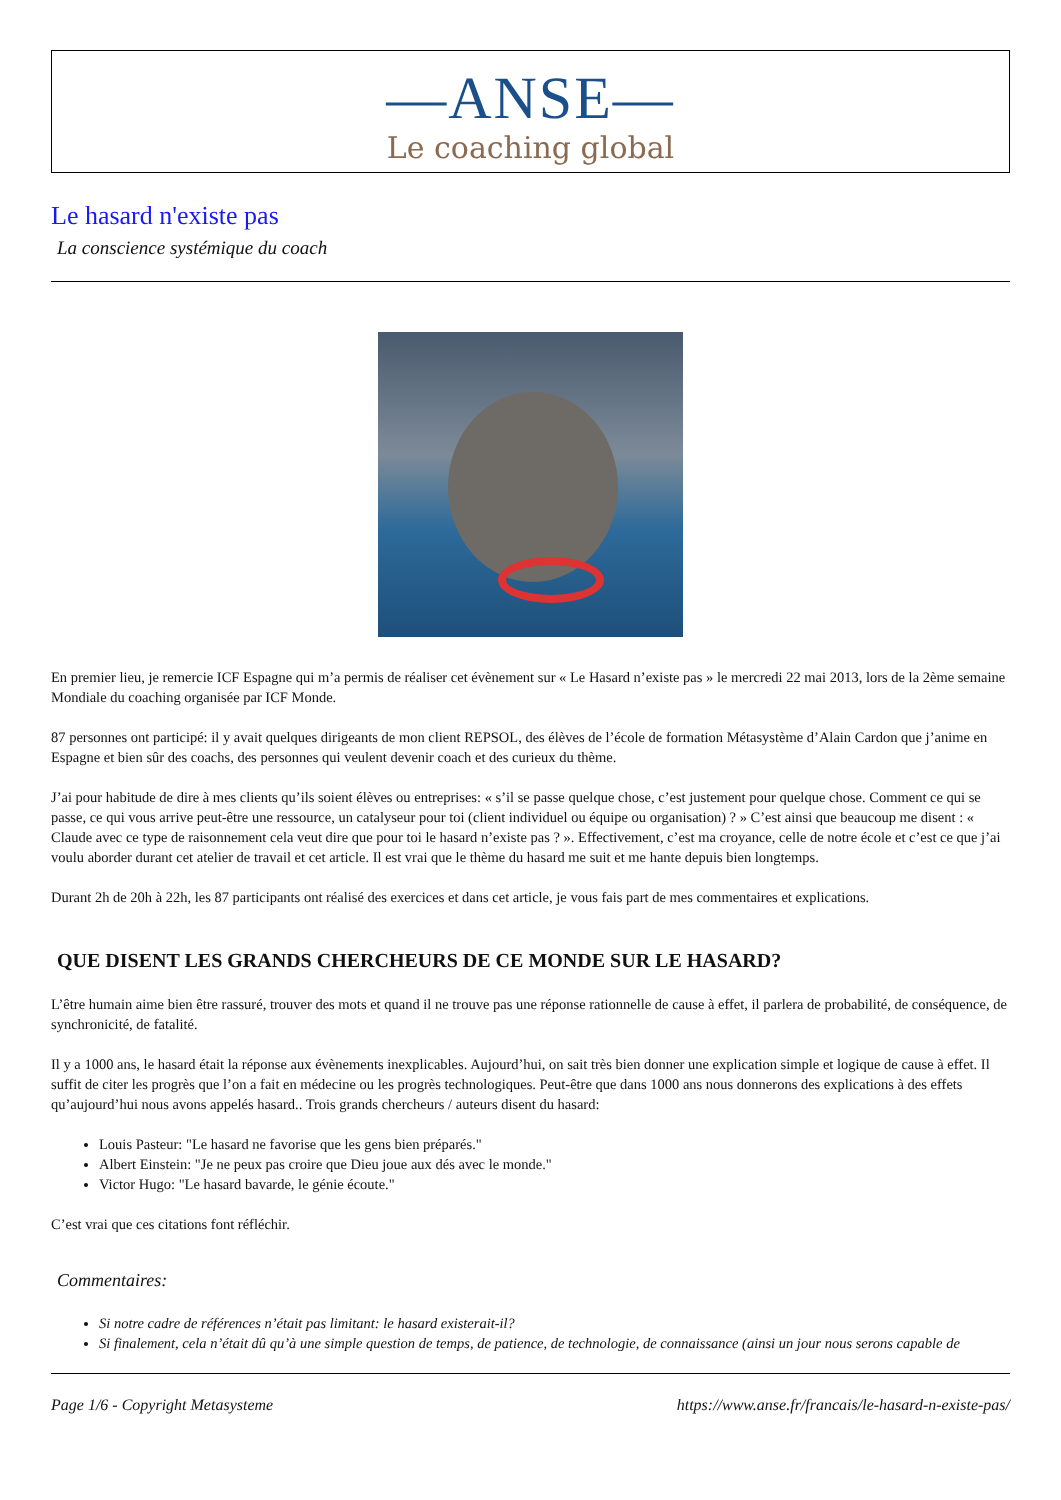—ANSE—
Le coaching global
Le hasard n'existe pas
La conscience systémique du coach
En premier lieu, je remercie ICF Espagne qui m’a permis de réaliser cet évènement sur « Le Hasard n’existe pas » le mercredi 22 mai 2013, lors de la 2ème semaine Mondiale du coaching organisée par ICF Monde.
87 personnes ont participé: il y avait quelques dirigeants de mon client REPSOL, des élèves de l’école de formation Métasystème d’Alain Cardon que j’anime en Espagne et bien sûr des coachs, des personnes qui veulent devenir coach et des curieux du thème.
J’ai pour habitude de dire à mes clients qu’ils soient élèves ou entreprises: « s’il se passe quelque chose, c’est justement pour quelque chose. Comment ce qui se passe, ce qui vous arrive peut-être une ressource, un catalyseur pour toi (client individuel ou équipe ou organisation) ? » C’est ainsi que beaucoup me disent : « Claude avec ce type de raisonnement cela veut dire que pour toi le hasard n’existe pas ? ». Effectivement, c’est ma croyance, celle de notre école et c’est ce que j’ai voulu aborder durant cet atelier de travail et cet article. Il est vrai que le thème du hasard me suit et me hante depuis bien longtemps.
Durant 2h de 20h à 22h, les 87 participants ont réalisé des exercices et dans cet article, je vous fais part de mes commentaires et explications.
QUE DISENT LES GRANDS CHERCHEURS DE CE MONDE SUR LE HASARD?
L’être humain aime bien être rassuré, trouver des mots et quand il ne trouve pas une réponse rationnelle de cause à effet, il parlera de probabilité, de conséquence, de synchronicité, de fatalité.
Il y a 1000 ans, le hasard était la réponse aux évènements inexplicables. Aujourd’hui, on sait très bien donner une explication simple et logique de cause à effet. Il suffit de citer les progrès que l’on a fait en médecine ou les progrès technologiques. Peut-être que dans 1000 ans nous donnerons des explications à des effets qu’aujourd’hui nous avons appelés hasard.. Trois grands chercheurs / auteurs disent du hasard:
Louis Pasteur: "Le hasard ne favorise que les gens bien préparés."
Albert Einstein: "Je ne peux pas croire que Dieu joue aux dés avec le monde."
Victor Hugo: "Le hasard bavarde, le génie écoute."
C’est vrai que ces citations font réfléchir.
Commentaires:
Si notre cadre de références n’était pas limitant: le hasard existerait-il?
Si finalement, cela n’était dû qu’à une simple question de temps, de patience, de technologie, de connaissance (ainsi un jour nous serons capable de
Page 1/6 - Copyright Metasysteme https://www.anse.fr/francais/le-hasard-n-existe-pas/